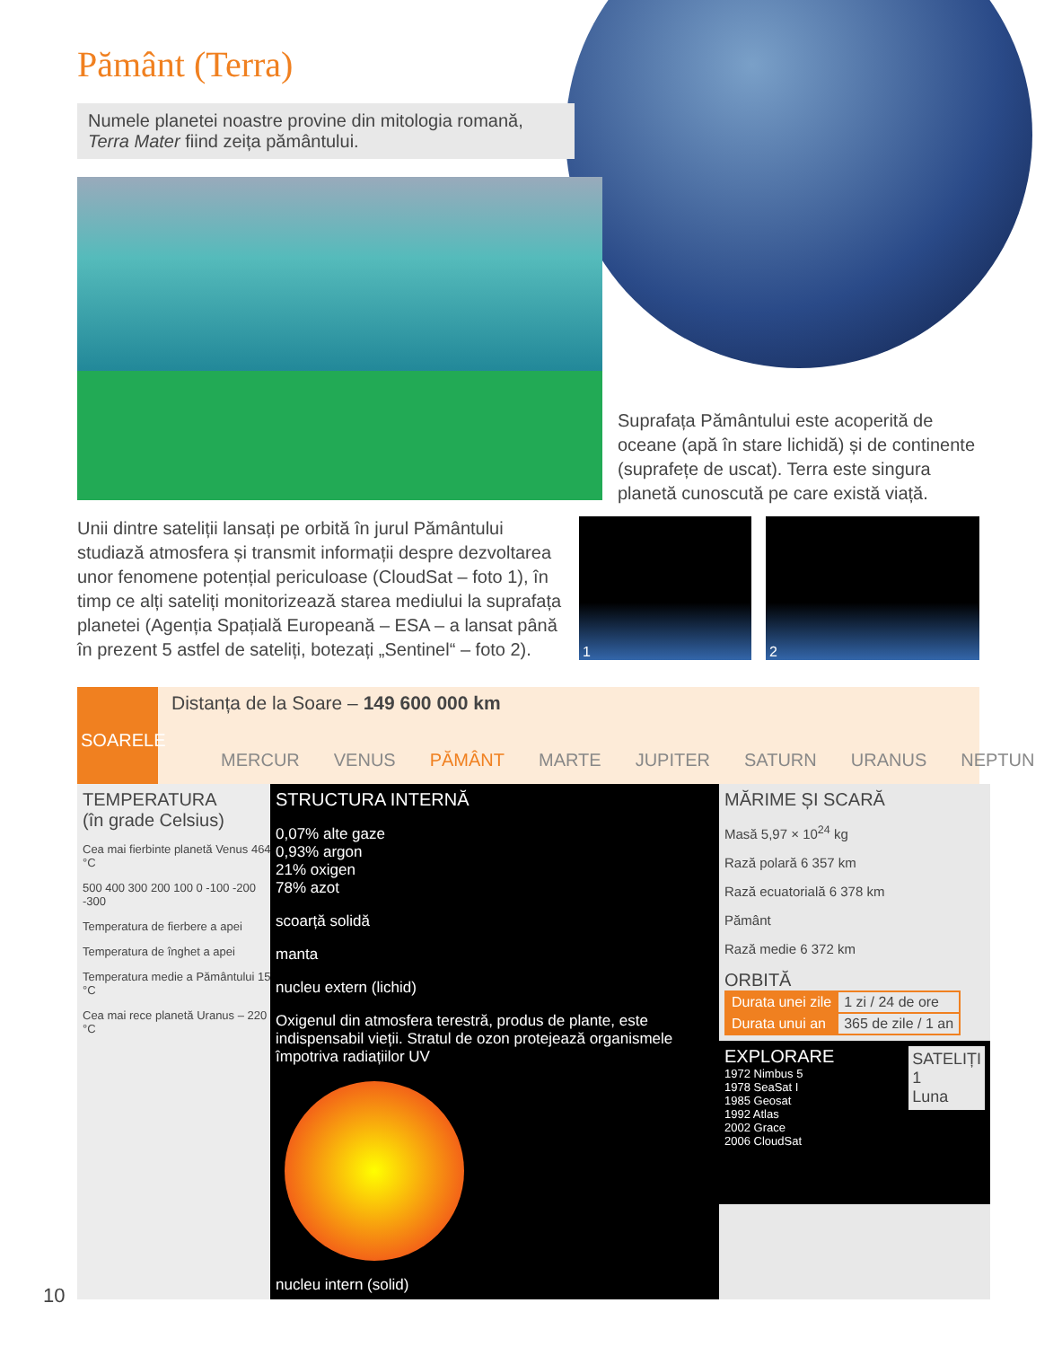Pământ (Terra)
Numele planetei noastre provine din mitologia romană, Terra Mater fiind zeița pământului.
Suprafața Pământului este acoperită de oceane (apă în stare lichidă) și de continente (suprafețe de uscat). Terra este singura planetă cunoscută pe care există viață.
Unii dintre sateliții lansați pe orbită în jurul Pământului studiază atmosfera și transmit informații despre dezvoltarea unor fenomene potențial periculoase (CloudSat – foto 1), în timp ce alți sateliți monitorizează starea mediului la suprafața planetei (Agenția Spațială Europeană – ESA – a lansat până în prezent 5 astfel de sateliți, botezați „Sentinel“ – foto 2).
1 2
SOARELE
Distanța de la Soare – 149 600 000 km
MERCUR VENUS PĂMÂNT MARTE JUPITER SATURN URANUS NEPTUN
TEMPERATURA
(în grade Celsius)
Cea mai fierbinte planetă Venus 464 °C
500 400 300 200 100 0 -100 -200 -300
Temperatura de fierbere a apei
Temperatura de înghet a apei
Temperatura medie a Pământului 15 °C
Cea mai rece planetă Uranus – 220 °C
STRUCTURA INTERNĂ
0,07% alte gaze
0,93% argon
21% oxigen
78% azot
scoarță solidă
manta
nucleu extern (lichid)
Oxigenul din atmosfera terestră, produs de plante, este indispensabil vieții. Stratul de ozon protejează organismele împotriva radiațiilor UV
nucleu intern (solid)
MĂRIME ȘI SCARĂ
Masă 5,97 × 10<sup>24</sup> kg
Rază polară 6 357 km
Rază ecuatorială 6 378 km
Pământ
Rază medie 6 372 km
ORBITĂ
| Durata unei zile | 1 zi / 24 de ore |
| Durata unui an | 365 de zile / 1 an |
EXPLORARE SATELIȚI
1
Luna
1972 Nimbus 5
1978 SeaSat I
1985 Geosat
1992 Atlas
2002 Grace
2006 CloudSat
10